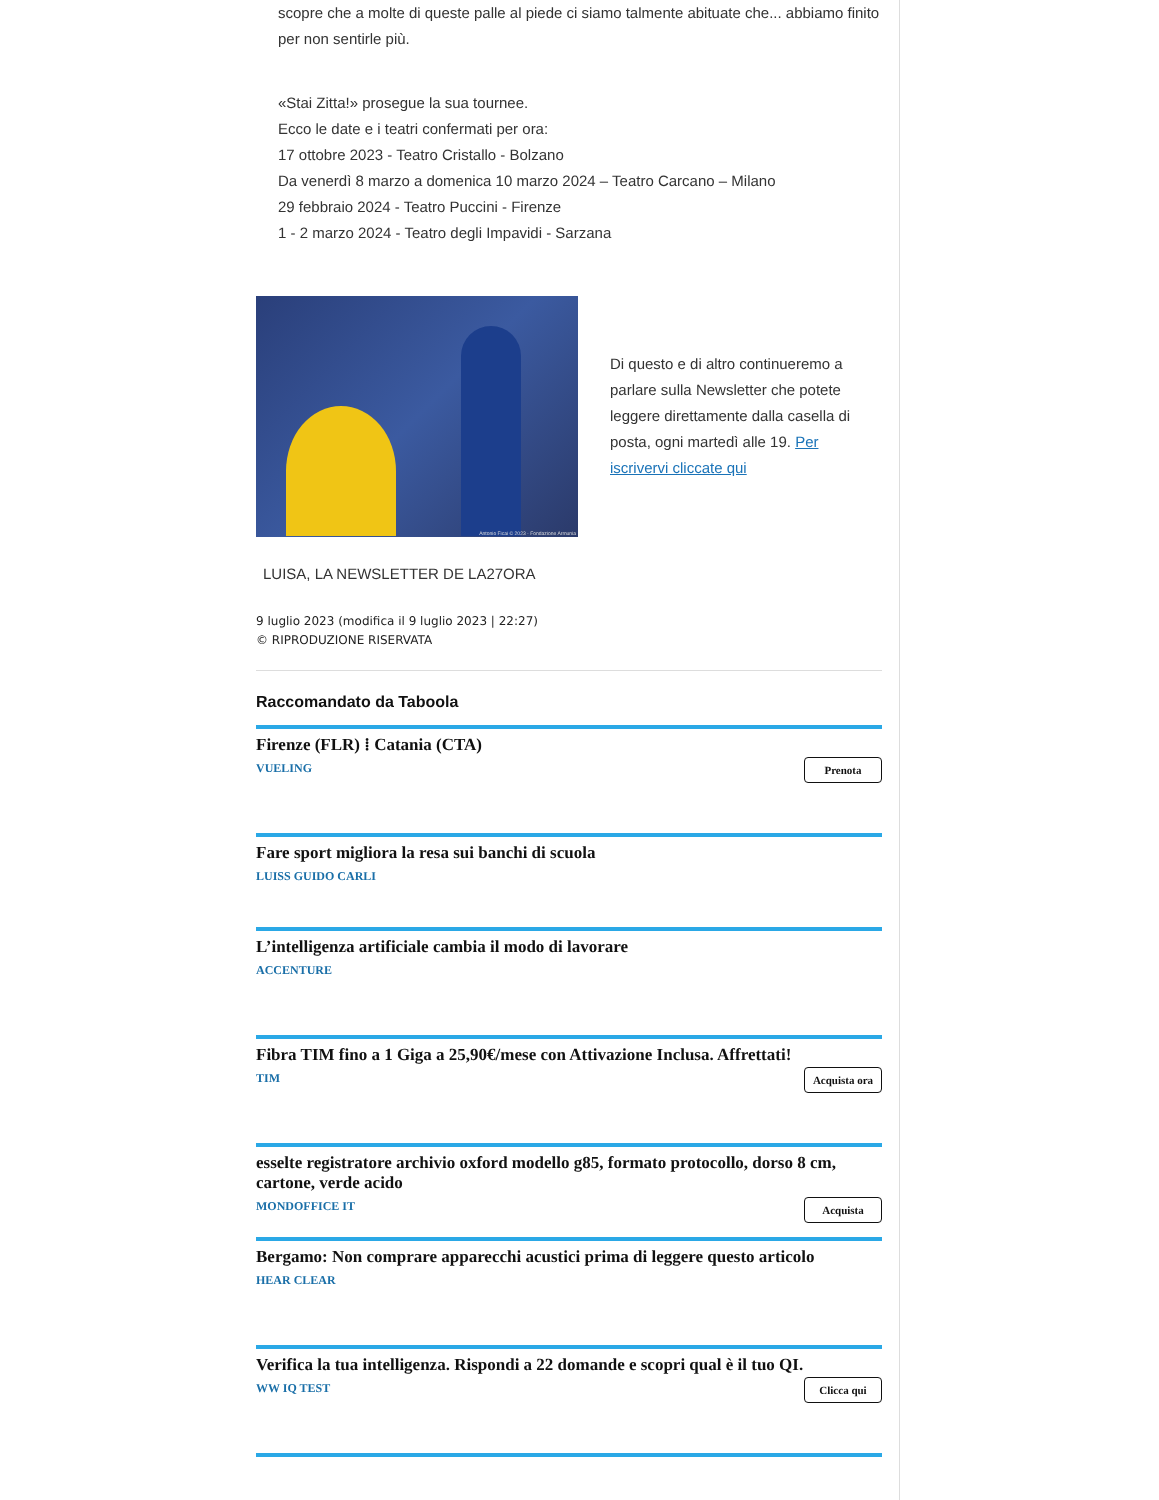scopre che a molte di queste palle al piede ci siamo talmente abituate che... abbiamo finito per non sentirle più.
«Stai Zitta!» prosegue la sua tournee.
Ecco le date e i teatri confermati per ora:
17 ottobre 2023 - Teatro Cristallo - Bolzano
Da venerdì 8 marzo a domenica 10 marzo 2024 – Teatro Carcano – Milano
29 febbraio 2024 - Teatro Puccini - Firenze
1 - 2 marzo 2024 - Teatro degli Impavidi - Sarzana
Antonio Ficai © 2023 - Fondazione Armunia
Di questo e di altro continueremo a parlare sulla Newsletter che potete leggere direttamente dalla casella di posta, ogni martedì alle 19. Per iscrivervi cliccate qui
LUISA, LA NEWSLETTER DE LA27ORA
9 luglio 2023 (modifica il 9 luglio 2023 | 22:27)
© RIPRODUZIONE RISERVATA
Raccomandato da Taboola
Firenze (FLR) ⁞ Catania (CTA)
Prenota
VUELING
Fare sport migliora la resa sui banchi di scuola
LUISS GUIDO CARLI
L’intelligenza artificiale cambia il modo di lavorare
ACCENTURE
Fibra TIM fino a 1 Giga a 25,90€/mese con Attivazione Inclusa. Affrettati!
Acquista ora
TIM
esselte registratore archivio oxford modello g85, formato protocollo, dorso 8 cm, cartone, verde acido
Acquista
MONDOFFICE IT
Bergamo: Non comprare apparecchi acustici prima di leggere questo articolo
HEAR CLEAR
Verifica la tua intelligenza. Rispondi a 22 domande e scopri qual è il tuo QI.
Clicca qui
WW IQ TEST